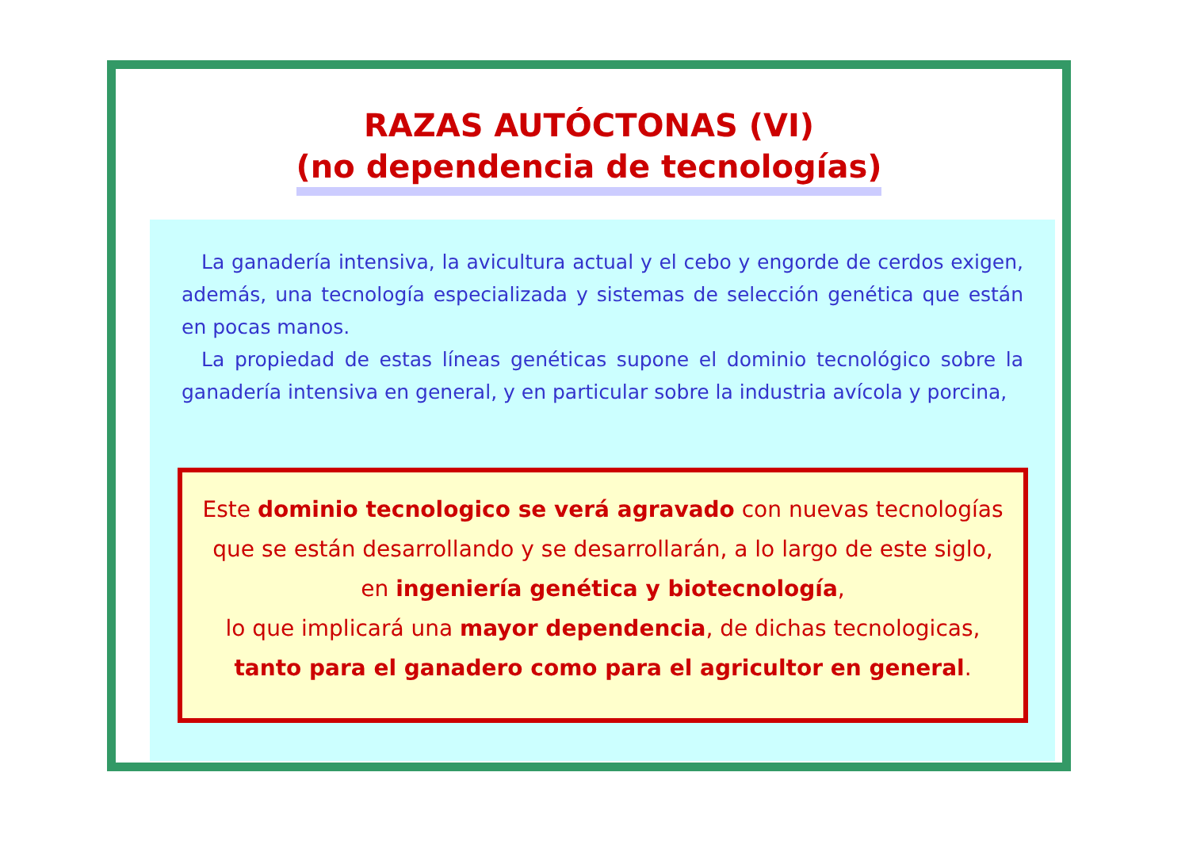RAZAS AUTÓCTONAS (VI)
(no dependencia de tecnologías)
La ganadería intensiva, la avicultura actual y el cebo y engorde de cerdos exigen, además, una tecnología especializada y sistemas de selección genética que están en pocas manos.
La propiedad de estas líneas genéticas supone el dominio tecnológico sobre la ganadería intensiva en general, y en particular sobre la industria avícola y porcina,
Este dominio tecnologico se verá agravado con nuevas tecnologías
que se están desarrollando y se desarrollarán, a lo largo de este siglo,
en ingeniería genética y biotecnología,
lo que implicará una mayor dependencia, de dichas tecnologicas,
tanto para el ganadero como para el agricultor en general.